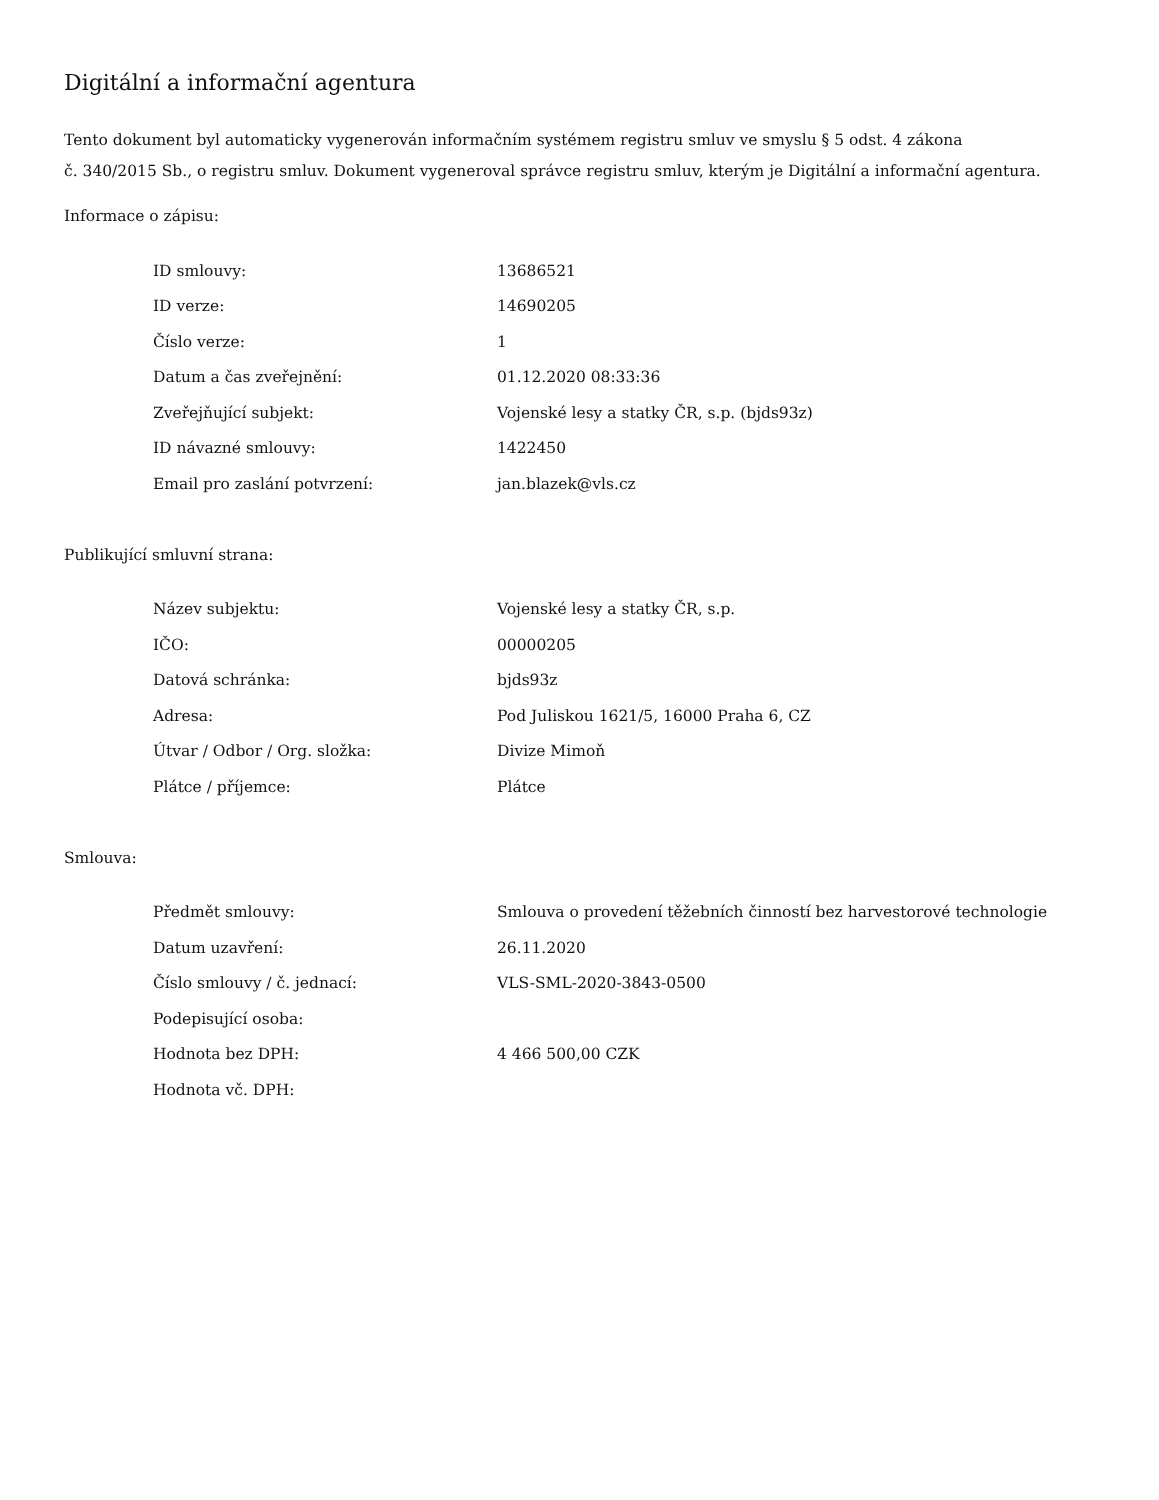Digitální a informační agentura
Tento dokument byl automaticky vygenerován informačním systémem registru smluv ve smyslu § 5 odst. 4 zákona
č. 340/2015 Sb., o registru smluv. Dokument vygeneroval správce registru smluv, kterým je Digitální a informační agentura.
Informace o zápisu:
| ID smlouvy: | 13686521 |
| ID verze: | 14690205 |
| Číslo verze: | 1 |
| Datum a čas zveřejnění: | 01.12.2020 08:33:36 |
| Zveřejňující subjekt: | Vojenské lesy a statky ČR, s.p. (bjds93z) |
| ID návazné smlouvy: | 1422450 |
| Email pro zaslání potvrzení: | jan.blazek@vls.cz |
Publikující smluvní strana:
| Název subjektu: | Vojenské lesy a statky ČR, s.p. |
| IČO: | 00000205 |
| Datová schránka: | bjds93z |
| Adresa: | Pod Juliskou 1621/5, 16000 Praha 6, CZ |
| Útvar / Odbor / Org. složka: | Divize Mimoň |
| Plátce / příjemce: | Plátce |
Smlouva:
| Předmět smlouvy: | Smlouva o provedení těžebních činností bez harvestorové technologie |
| Datum uzavření: | 26.11.2020 |
| Číslo smlouvy / č. jednací: | VLS-SML-2020-3843-0500 |
| Podepisující osoba: | |
| Hodnota bez DPH: | 4 466 500,00 CZK |
| Hodnota vč. DPH: | |